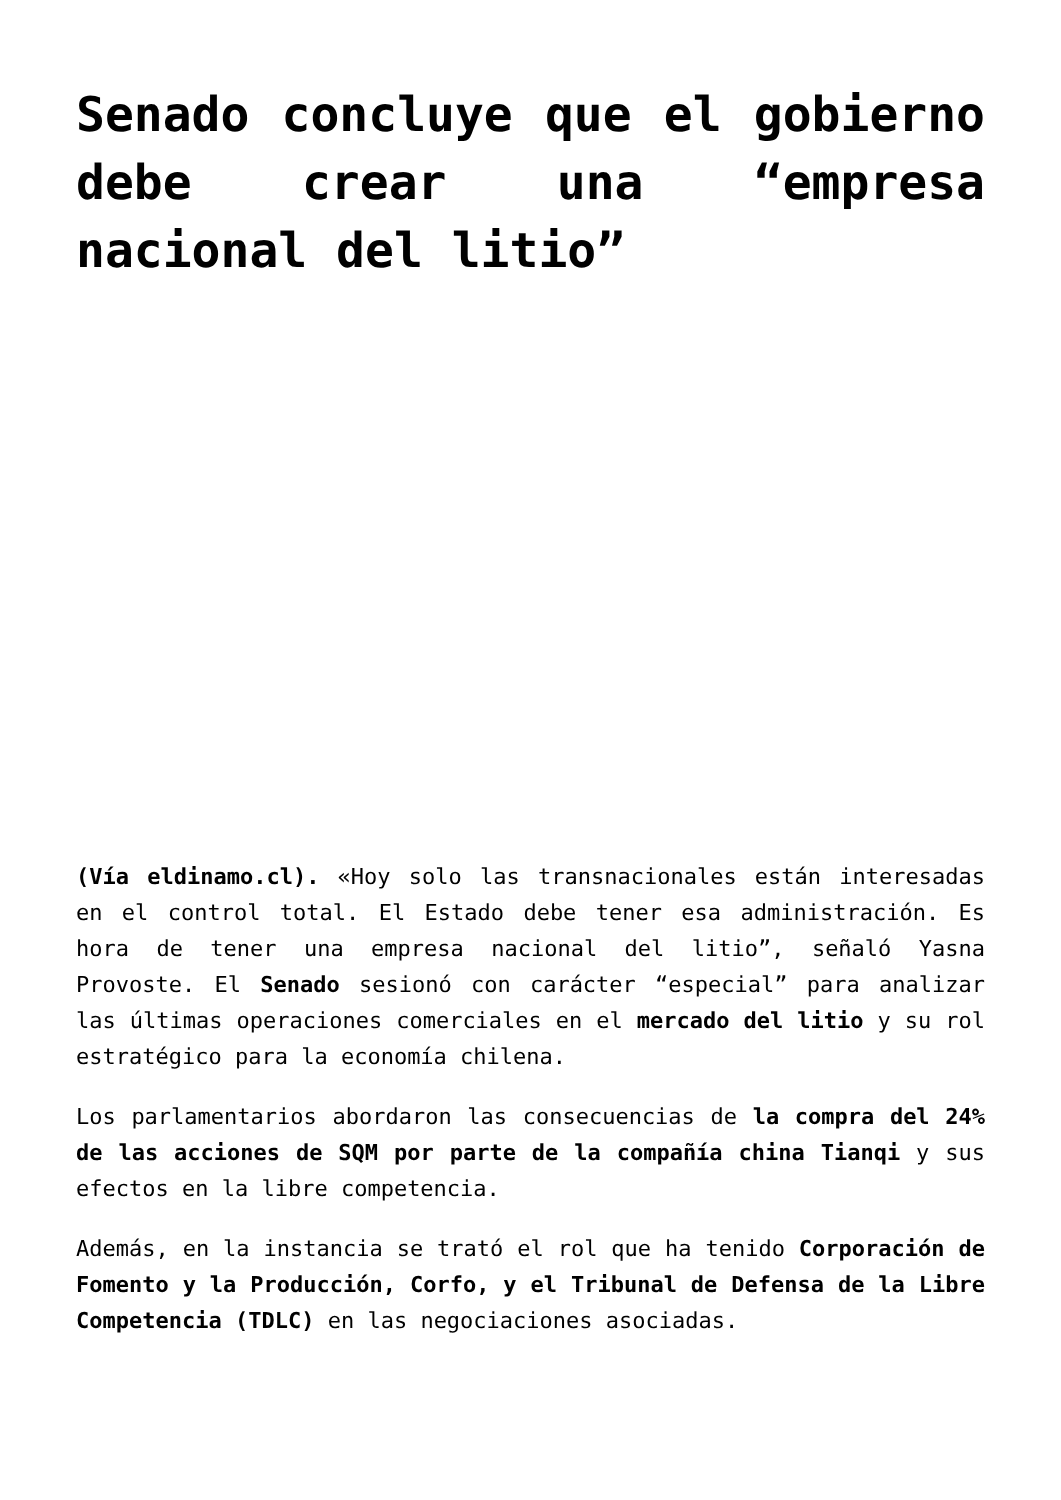Senado concluye que el gobierno debe crear una “empresa nacional del litio”
(Vía eldinamo.cl). «Hoy solo las transnacionales están interesadas en el control total. El Estado debe tener esa administración. Es hora de tener una empresa nacional del litio”, señaló Yasna Provoste. El Senado sesionó con carácter “especial” para analizar las últimas operaciones comerciales en el mercado del litio y su rol estratégico para la economía chilena.
Los parlamentarios abordaron las consecuencias de la compra del 24% de las acciones de SQM por parte de la compañía china Tianqi y sus efectos en la libre competencia.
Además, en la instancia se trató el rol que ha tenido Corporación de Fomento y la Producción, Corfo, y el Tribunal de Defensa de la Libre Competencia (TDLC) en las negociaciones asociadas.